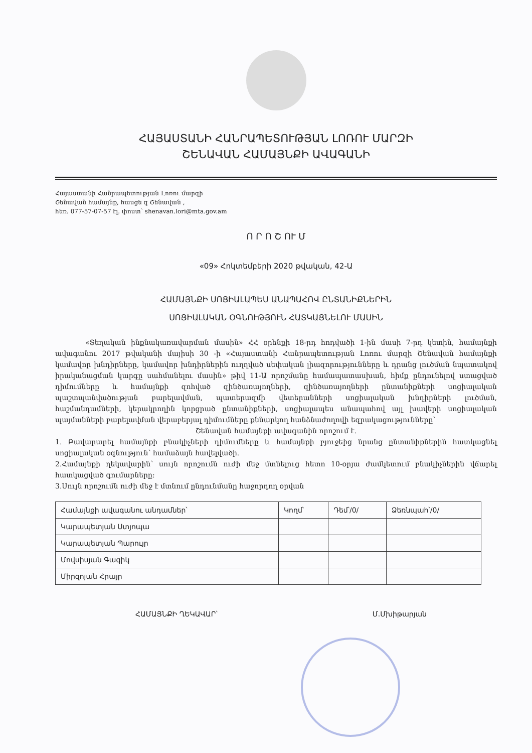ՀԱՅԱՍՏԱՆԻ ՀԱՆՐԱՊԵՏՈՒԹՅԱՆ ԼՈՌՈՒ ՄԱՐԶԻ
ՇԵՆԱՎԱՆ ՀԱՄԱՅՆՔԻ ԱՎԱԳԱՆԻ
Հայաստանի Հանրապետության Լոռու մարզի
Շենավան համայնք, հասցե գ Շենավան ,
հեռ. 077-57-07-57 էլ. փոստ՝ shenavan.lori@mta.gov.am
Ո Ր Ո Շ ՈՒ Մ
«09» Հոկտեմբերի 2020 թվական, 42-Ա
ՀԱՄԱՅՆՔԻ ՍՈՑԻԱԼԱՊԵՍ ԱՆԱՊԱՀՈՎ ԸՆՏԱՆԻՔՆԵՐԻՆ
ՍՈՑԻԱԼԱԿԱՆ ՕԳՆՈՒԹՅՈՒՆ ՀԱՏԿԱՑՆԵԼՈՒ ՄԱՍԻՆ
«Տեղական ինքնակառավարման մասին» ՀՀ օրենքի 18-րդ հոդվածի 1-ին մասի 7-րդ կետին, համայնքի ավագանու 2017 թվականի մայիսի 30 -ի «Հայաստանի Հանրապետության Լոռու մարզի Շենավան համայնքի կամավոր խնդիրները, կամավոր խնդիրներին ուղղված սեփական լիազորությունները և դրանց լուծման նպատակով իրականացման կարգը սահմանելու մասին» թիվ 11-Ա որոշմանը համապատասխան, հիմք ընդունելով ստացված դիմումները և համայնքի զոհված զինծառայողների, զինծառայողների ընտանիքների սոցիալական պաշտպանվածության բարելավման, պատերազմի վետերանների սոցիալական խնդիրների լուծման, հաշմանդամների, կերակրողին կորցրած ընտանիքների, սոցիալապես անապահով այլ խավերի սոցիալական պայմանների բարելավման վերաբերյալ դիմումները քննարկող հանձնաժողովի եզրակացությունները՝
Շենավան համայնքի ավագանին որոշում է.
1. Բավարարել համայնքի բնակիչների դիմումները և համայնքի բյուջեից նրանց ընտանիքներին հատկացնել սոցիալական օգնություն՝ համաձայն հավելվածի.
2.Համայնքի ղեկավարին՝ սույն որոշումն ուժի մեջ մտնելուց հետո 10-օրյա ժամկետում բնակիչներին վճարել հատկացված գումարները:
3.Սույն որոշումն ուժի մեջ է մտնում ընդունմանը հաջորդող օրվան
| Համայնքի ավագանու անդամներ՝ | Կողմ՝ | Դեմ՝/0/ | Ձեռնպահ՝/0/ |
| --- | --- | --- | --- |
| Կարապետյան Ստյոպա | | | |
| Կարապետյան Պարույր | | | |
| Մովսիսյան Գագիկ | | | |
| Միրզոյան Հրայր | | | |
ՀԱՄԱՅՆՔԻ ՂԵԿԱՎԱՐ՝ Մ.Մխիթարյան